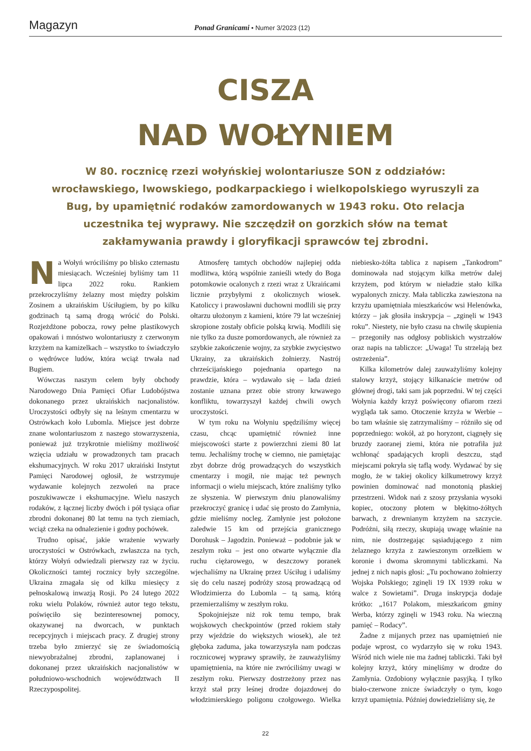Magazyn
Ponad Granicami • Numer 3/2023 (12)
CISZA
NAD WOŁYNIEM
W 80. rocznicę rzezi wołyńskiej wolontariusze SON z oddziałów: wrocławskiego, lwowskiego, podkarpackiego i wielkopolskiego wyruszyli za Bug, by upamiętnić rodaków zamordowanych w 1943 roku. Oto relacja uczestnika tej wyprawy. Nie szczędził on gorzkich słów na temat zakłamywania prawdy i gloryfikacji sprawców tej zbrodni.
Na Wołyń wróciliśmy po blisko czternastu miesiącach. Wcześniej byliśmy tam 11 lipca 2022 roku. Rankiem przekroczyliśmy żelazny most między polskim Zosinem a ukraińskim Uściługiem, by po kilku godzinach tą samą drogą wrócić do Polski. Rozjeżdżone pobocza, rowy pełne plastikowych opakowań i mnóstwo wolontariuszy z czerwonym krzyżem na kamizelkach – wszystko to świadczyło o wędrówce ludów, która wciąż trwała nad Bugiem.
Wówczas naszym celem były obchody Narodowego Dnia Pamięci Ofiar Ludobójstwa dokonanego przez ukraińskich nacjonalistów. Uroczystości odbyły się na leśnym cmentarzu w Ostrówkach koło Lubomla. Miejsce jest dobrze znane wolontariuszom z naszego stowarzyszenia, ponieważ już trzykrotnie mieliśmy możliwość wzięcia udziału w prowadzonych tam pracach ekshumacyjnych. W roku 2017 ukraiński Instytut Pamięci Narodowej ogłosił, że wstrzymuje wydawanie kolejnych zezwoleń na prace poszukiwawcze i ekshumacyjne. Wielu naszych rodaków, z łącznej liczby dwóch i pół tysiąca ofiar zbrodni dokonanej 80 lat temu na tych ziemiach, wciąż czeka na odnalezienie i godny pochówek.
Trudno opisać, jakie wrażenie wywarły uroczystości w Ostrówkach, zwłaszcza na tych, którzy Wołyń odwiedzali pierwszy raz w życiu. Okoliczności tamtej rocznicy były szczególne. Ukraina zmagała się od kilku miesięcy z pełnoskalową inwazją Rosji. Po 24 lutego 2022 roku wielu Polaków, również autor tego tekstu, poświęciło się bezinteresownej pomocy, okazywanej na dworcach, w punktach recepcyjnych i miejscach pracy. Z drugiej strony trzeba było zmierzyć się ze świadomością niewyobrażalnej zbrodni, zaplanowanej i dokonanej przez ukraińskich nacjonalistów w południowo-wschodnich województwach II Rzeczypospolitej.
Atmosferę tamtych obchodów najlepiej odda modlitwa, którą wspólnie zanieśli wtedy do Boga potomkowie ocalonych z rzezi wraz z Ukraińcami licznie przybyłymi z okolicznych wiosek. Katoliccy i prawosławni duchowni modlili się przy ołtarzu ułożonym z kamieni, które 79 lat wcześniej skropione zostały obficie polską krwią. Modlili się nie tylko za dusze pomordowanych, ale również za szybkie zakończenie wojny, za szybkie zwycięstwo Ukrainy, za ukraińskich żołnierzy. Nastrój chrześcijańskiego pojednania opartego na prawdzie, która – wydawało się – lada dzień zostanie uznana przez obie strony krwawego konfliktu, towarzyszył każdej chwili owych uroczystości.
W tym roku na Wołyniu spędziliśmy więcej czasu, chcąc upamiętnić również inne miejscowości starte z powierzchni ziemi 80 lat temu. Jechaliśmy trochę w ciemno, nie pamiętając zbyt dobrze dróg prowadzących do wszystkich cmentarzy i mogił, nie mając też pewnych informacji o wielu miejscach, które znaliśmy tylko ze słyszenia. W pierwszym dniu planowaliśmy przekroczyć granicę i udać się prosto do Zamłynia, gdzie mieliśmy nocleg. Zamłynie jest położone zaledwie 15 km od przejścia granicznego Dorohusk – Jagodzin. Ponieważ – podobnie jak w zeszłym roku – jest ono otwarte wyłącznie dla ruchu ciężarowego, w deszczowy poranek wjechaliśmy na Ukrainę przez Uściług i udaliśmy się do celu naszej podróży szosą prowadzącą od Włodzimierza do Lubomla – tą samą, którą przemierzaliśmy w zeszłym roku.
Spokojniejsze niż rok temu tempo, brak wojskowych checkpointów (przed rokiem stały przy wjeździe do większych wiosek), ale też głęboka zaduma, jaka towarzyszyła nam podczas rocznicowej wyprawy sprawiły, że zauważyliśmy upamiętnienia, na które nie zwróciliśmy uwagi w zeszłym roku. Pierwszy dostrzeżony przez nas krzyż stał przy leśnej drodze dojazdowej do włodzimierskiego poligonu czołgowego. Wielka niebiesko-żółta tablica z napisem „Tankodrom” dominowała nad stojącym kilka metrów dalej krzyżem, pod którym w nieładzie stało kilka wypalonych zniczy. Mała tabliczka zawieszona na krzyżu upamiętniała mieszkańców wsi Helenówka, którzy – jak głosiła inskrypcja – „zginęli w 1943 roku”. Niestety, nie było czasu na chwilę skupienia – przegoniły nas odgłosy pobliskich wystrzałów oraz napis na tabliczce: „Uwaga! Tu strzelają bez ostrzeżenia”.
Kilka kilometrów dalej zauważyliśmy kolejny stalowy krzyż, stojący kilkanaście metrów od głównej drogi, taki sam jak poprzedni. W tej części Wołynia każdy krzyż poświęcony ofiarom rzezi wygląda tak samo. Otoczenie krzyża w Werbie – bo tam właśnie się zatrzymaliśmy – różniło się od poprzedniego: wokół, aż po horyzont, ciągnęły się bruzdy zaoranej ziemi, która nie potrafiła już wchłonąć spadających kropli deszczu, stąd miejscami pokryła się taflą wody. Wydawać by się mogło, że w takiej okolicy kilkumetrowy krzyż powinien dominować nad monotonią płaskiej przestrzeni. Widok nań z szosy przysłania wysoki kopiec, otoczony płotem w błękitno-żółtych barwach, z drewnianym krzyżem na szczycie. Podróżni, siłą rzeczy, skupiają uwagę właśnie na nim, nie dostrzegając sąsiadującego z nim żelaznego krzyża z zawieszonym orzełkiem w koronie i dwoma skromnymi tabliczkami. Na jednej z nich napis głosi: „Tu pochowano żołnierzy Wojska Polskiego; zginęli 19 IX 1939 roku w walce z Sowietami”. Druga inskrypcja dodaje krótko: „1617 Polakom, mieszkańcom gminy Werba, którzy zginęli w 1943 roku. Na wieczną pamięć – Rodacy”.
Żadne z mijanych przez nas upamiętnień nie podaje wprost, co wydarzyło się w roku 1943. Wśród nich wiele nie ma żadnej tabliczki. Taki był kolejny krzyż, który minęliśmy w drodze do Zamłynia. Ozdobiony wyłącznie pasyjką. I tylko biało-czerwone znicze świadczyły o tym, kogo krzyż upamiętnia. Później dowiedzieliśmy się, że
22